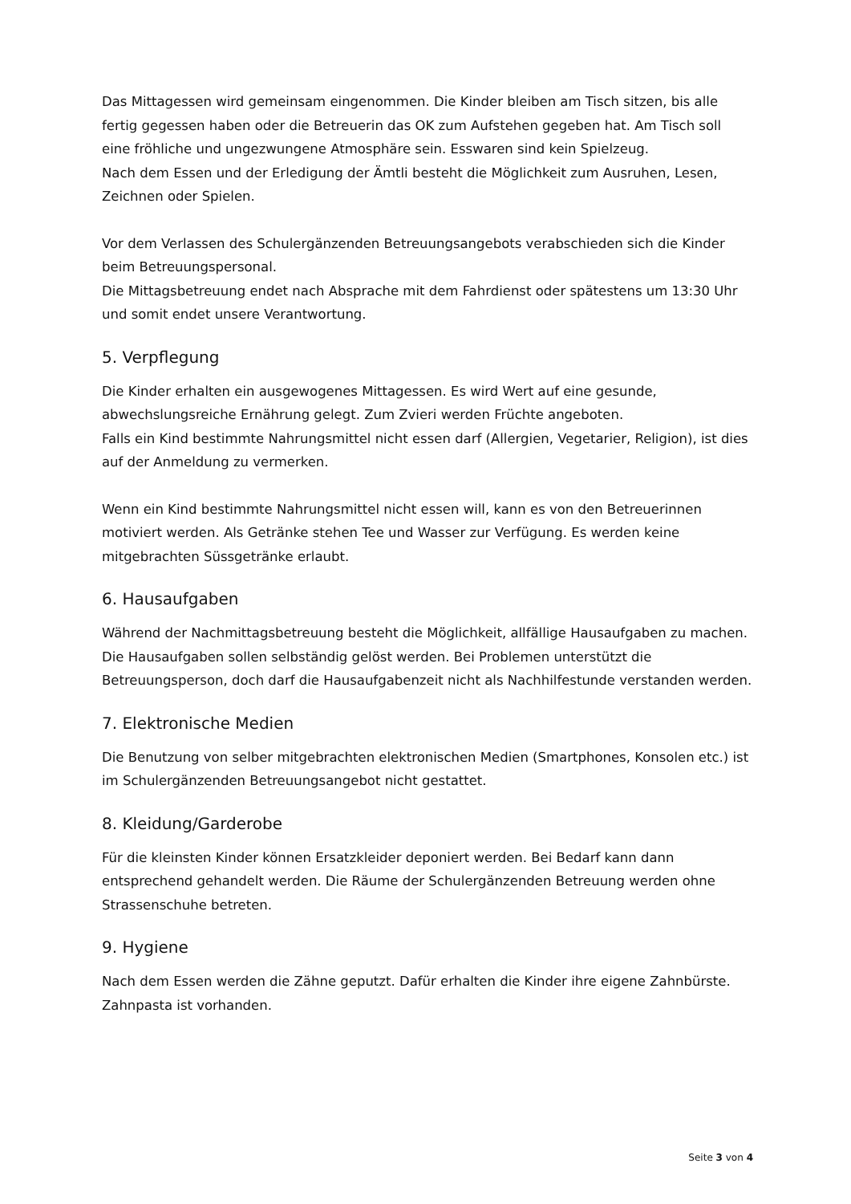Das Mittagessen wird gemeinsam eingenommen. Die Kinder bleiben am Tisch sitzen, bis alle fertig gegessen haben oder die Betreuerin das OK zum Aufstehen gegeben hat. Am Tisch soll eine fröhliche und ungezwungene Atmosphäre sein. Esswaren sind kein Spielzeug.
Nach dem Essen und der Erledigung der Ämtli besteht die Möglichkeit zum Ausruhen, Lesen, Zeichnen oder Spielen.
Vor dem Verlassen des Schulergänzenden Betreuungsangebots verabschieden sich die Kinder beim Betreuungspersonal.
Die Mittagsbetreuung endet nach Absprache mit dem Fahrdienst oder spätestens um 13:30 Uhr und somit endet unsere Verantwortung.
5. Verpflegung
Die Kinder erhalten ein ausgewogenes Mittagessen. Es wird Wert auf eine gesunde, abwechslungsreiche Ernährung gelegt. Zum Zvieri werden Früchte angeboten.
Falls ein Kind bestimmte Nahrungsmittel nicht essen darf (Allergien, Vegetarier, Religion), ist dies auf der Anmeldung zu vermerken.
Wenn ein Kind bestimmte Nahrungsmittel nicht essen will, kann es von den Betreuerinnen motiviert werden. Als Getränke stehen Tee und Wasser zur Verfügung. Es werden keine mitgebrachten Süssgetränke erlaubt.
6. Hausaufgaben
Während der Nachmittagsbetreuung besteht die Möglichkeit, allfällige Hausaufgaben zu machen.
Die Hausaufgaben sollen selbständig gelöst werden. Bei Problemen unterstützt die Betreuungsperson, doch darf die Hausaufgabenzeit nicht als Nachhilfestunde verstanden werden.
7. Elektronische Medien
Die Benutzung von selber mitgebrachten elektronischen Medien (Smartphones, Konsolen etc.) ist im Schulergänzenden Betreuungsangebot nicht gestattet.
8. Kleidung/Garderobe
Für die kleinsten Kinder können Ersatzkleider deponiert werden. Bei Bedarf kann dann entsprechend gehandelt werden. Die Räume der Schulergänzenden Betreuung werden ohne Strassenschuhe betreten.
9. Hygiene
Nach dem Essen werden die Zähne geputzt. Dafür erhalten die Kinder ihre eigene Zahnbürste. Zahnpasta ist vorhanden.
Seite 3 von 4